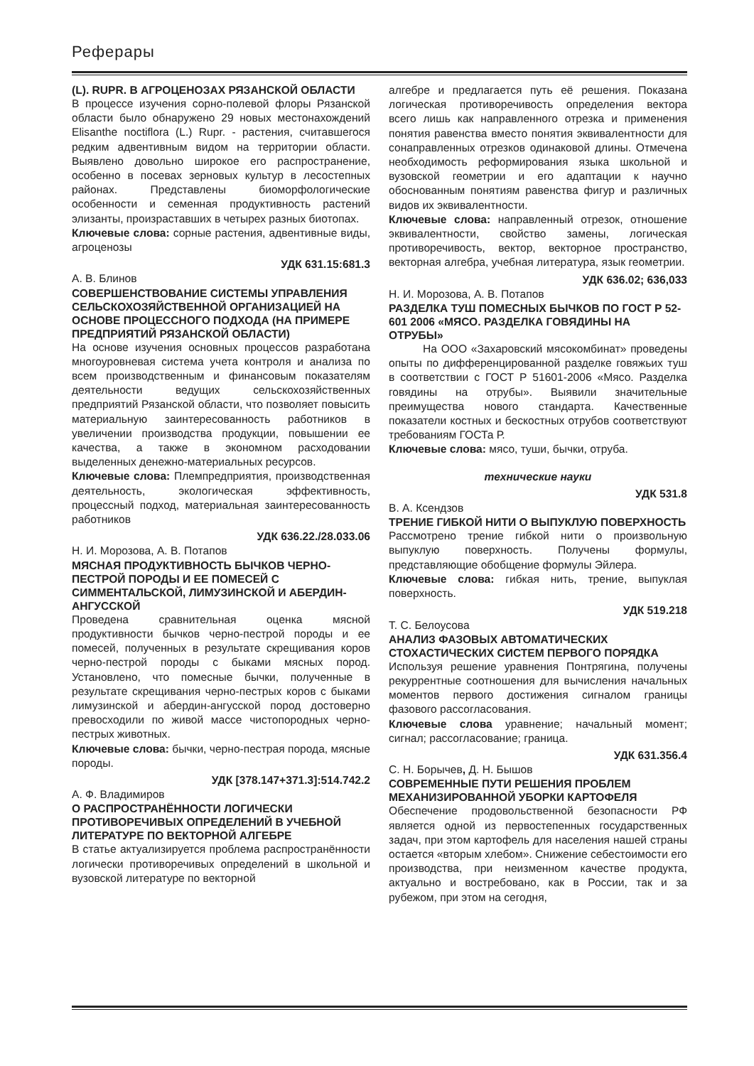Реферары
(L). RUPR. В АГРОЦЕНОЗАХ РЯЗАНСКОЙ ОБЛАСТИ
В процессе изучения сорно-полевой флоры Рязанской области было обнаружено 29 новых местонахождений Elisanthe noctiflora (L.) Rupr. - растения, считавшегося редким адвентивным видом на территории области. Выявлено довольно широкое его распространение, особенно в посевах зерновых культур в лесостепных районах. Представлены биоморфологические особенности и семенная продуктивность растений элизанты, произраставших в четырех разных биотопах.
Ключевые слова: сорные растения, адвентивные виды, агроценозы
УДК 631.15:681.3
А. В. Блинов
СОВЕРШЕНСТВОВАНИЕ СИСТЕМЫ УПРАВЛЕНИЯ СЕЛЬСКОХОЗЯЙСТВЕННОЙ ОРГАНИЗАЦИЕЙ НА ОСНОВЕ ПРОЦЕССНОГО ПОДХОДА (НА ПРИМЕРЕ ПРЕДПРИЯТИЙ РЯЗАНСКОЙ ОБЛАСТИ)
На основе изучения основных процессов разработана многоуровневая система учета контроля и анализа по всем производственным и финансовым показателям деятельности ведущих сельскохозяйственных предприятий Рязанской области, что позволяет повысить материальную заинтересованность работников в увеличении производства продукции, повышении ее качества, а также в экономном расходовании выделенных денежно-материальных ресурсов.
Ключевые слова: Племпредприятия, производственная деятельность, экологическая эффективность, процессный подход, материальная заинтересованность работников
УДК 636.22./28.033.06
Н. И. Морозова, А. В. Потапов
МЯСНАЯ ПРОДУКТИВНОСТЬ БЫЧКОВ ЧЕРНО-ПЕСТРОЙ ПОРОДЫ И ЕЕ ПОМЕСЕЙ С СИММЕНТАЛЬСКОЙ, ЛИМУЗИНСКОЙ И АБЕРДИН-АНГУССКОЙ
Проведена сравнительная оценка мясной продуктивности бычков черно-пестрой породы и ее помесей, полученных в результате скрещивания коров черно-пестрой породы с быками мясных пород. Установлено, что помесные бычки, полученные в результате скрещивания черно-пестрых коров с быками лимузинской и абердин-ангусской пород достоверно превосходили по живой массе чистопородных черно-пестрых животных.
Ключевые слова: бычки, черно-пестрая порода, мясные породы.
УДК [378.147+371.3]:514.742.2
А. Ф. Владимиров
О РАСПРОСТРАНЁННОСТИ ЛОГИЧЕСКИ ПРОТИВОРЕЧИВЫХ ОПРЕДЕЛЕНИЙ В УЧЕБНОЙ ЛИТЕРАТУРЕ ПО ВЕКТОРНОЙ АЛГЕБРЕ
В статье актуализируется проблема распространённости логически противоречивых определений в школьной и вузовской литературе по векторной
алгебре и предлагается путь её решения. Показана логическая противоречивость определения вектора всего лишь как направленного отрезка и применения понятия равенства вместо понятия эквивалентности для сонаправленных отрезков одинаковой длины. Отмечена необходимость реформирования языка школьной и вузовской геометрии и его адаптации к научно обоснованным понятиям равенства фигур и различных видов их эквивалентности.
Ключевые слова: направленный отрезок, отношение эквивалентности, свойство замены, логическая противоречивость, вектор, векторное пространство, векторная алгебра, учебная литература, язык геометрии.
УДК 636.02; 636,033
Н. И. Морозова, А. В. Потапов
РАЗДЕЛКА ТУШ ПОМЕСНЫХ БЫЧКОВ ПО ГОСТ Р 52-601 2006 «МЯСО. РАЗДЕЛКА ГОВЯДИНЫ НА ОТРУБЫ»
На ООО «Захаровский мясокомбинат» проведены опыты по дифференцированной разделке говяжьих туш в соответствии с ГОСТ Р 51601-2006 «Мясо. Разделка говядины на отрубы». Выявили значительные преимущества нового стандарта. Качественные показатели костных и бескостных отрубов соответствуют требованиям ГОСТа Р.
Ключевые слова: мясо, туши, бычки, отруба.
технические науки
УДК 531.8
В. А. Ксендзов
ТРЕНИЕ ГИБКОЙ НИТИ О ВЫПУКЛУЮ ПОВЕРХНОСТЬ
Рассмотрено трение гибкой нити о произвольную выпуклую поверхность. Получены формулы, представляющие обобщение формулы Эйлера.
Ключевые слова: гибкая нить, трение, выпуклая поверхность.
УДК 519.218
Т. С. Белоусова
АНАЛИЗ ФАЗОВЫХ АВТОМАТИЧЕСКИХ СТОХАСТИЧЕСКИХ СИСТЕМ ПЕРВОГО ПОРЯДКА
Используя решение уравнения Понтрягина, получены рекуррентные соотношения для вычисления начальных моментов первого достижения сигналом границы фазового рассогласования.
Ключевые слова уравнение; начальный момент; сигнал; рассогласование; граница.
УДК 631.356.4
С. Н. Борычев, Д. Н. Бышов
СОВРЕМЕННЫЕ ПУТИ РЕШЕНИЯ ПРОБЛЕМ МЕХАНИЗИРОВАННОЙ УБОРКИ КАРТОФЕЛЯ
Обеспечение продовольственной безопасности РФ является одной из первостепенных государственных задач, при этом картофель для населения нашей страны остается «вторым хлебом». Снижение себестоимости его производства, при неизменном качестве продукта, актуально и востребовано, как в России, так и за рубежом, при этом на сегодня,